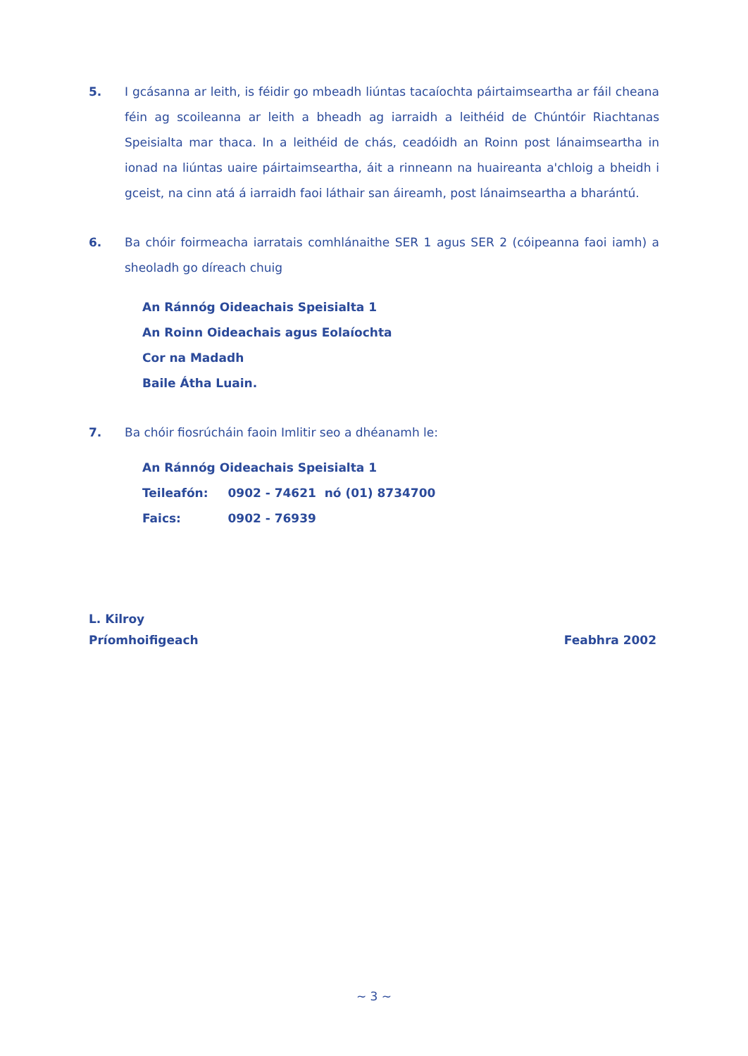5. I gcásanna ar leith, is féidir go mbeadh liúntas tacaíochta páirtaimseartha ar fáil cheana féin ag scoileanna ar leith a bheadh ag iarraidh a leithéid de Chúntóir Riachtanas Speisialta mar thaca. In a leithéid de chás, ceadóidh an Roinn post lánaimseartha in ionad na liúntas uaire páirtaimseartha, áit a rinneann na huaireanta a'chloig a bheidh i gceist, na cinn atá á iarraidh faoi láthair san áireamh, post lánaimseartha a bharántú.
6. Ba chóir foirmeacha iarratais comhlánaithe SER 1 agus SER 2 (cóipeanna faoi iamh) a sheoladh go díreach chuig
An Ránnóg Oideachais Speisialta 1
An Roinn Oideachais agus Eolaíochta
Cor na Madadh
Baile Átha Luain.
7. Ba chóir fiosrúcháin faoin Imlitir seo a dhéanamh le:
An Ránnóg Oideachais Speisialta 1
| Teileafón: | 0902 - 74621 nó (01) 8734700 |
| Faics: | 0902 - 76939 |
L. Kilroy
Príomhoifigeach Feabhra 2002
~ 3 ~